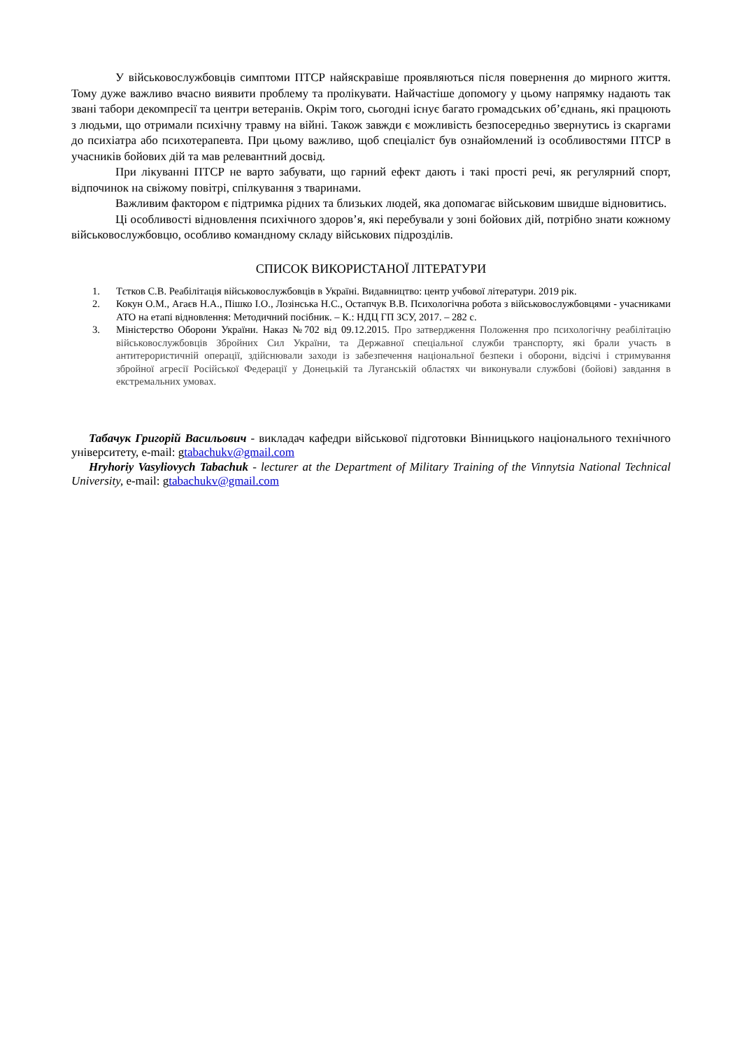У військовослужбовців симптоми ПТСР найяскравіше проявляються після повернення до мирного життя. Тому дуже важливо вчасно виявити проблему та пролікувати. Найчастіше допомогу у цьому напрямку надають так звані табори декомпресії та центри ветеранів. Окрім того, сьогодні існує багато громадських об’єднань, які працюють з людьми, що отримали психічну травму на війні. Також завжди є можливість безпосередньо звернутись із скаргами до психіатра або психотерапевта. При цьому важливо, щоб спеціаліст був ознайомлений із особливостями ПТСР в учасників бойових дій та мав релевантний досвід.
При лікуванні ПТСР не варто забувати, що гарний ефект дають і такі прості речі, як регулярний спорт, відпочинок на свіжому повітрі, спілкування з тваринами.
Важливим фактором є підтримка рідних та близьких людей, яка допомагає військовим швидше відновитись.
Ці особливості відновлення психічного здоров’я, які перебували у зоні бойових дій, потрібно знати кожному військовослужбовцю, особливо командному складу військових підрозділів.
СПИСОК ВИКОРИСТАНОЇ ЛІТЕРАТУРИ
1. Тєтков С.В. Реабілітація військовослужбовців в Україні. Видавництво: центр учбової літератури. 2019 рік.
2. Кокун О.М., Агаєв Н.А., Пішко І.О., Лозінська Н.С., Остапчук В.В. Психологічна робота з військовослужбовцями - учасниками АТО на етапі відновлення: Методичний посібник. – К.: НДЦ ГП ЗСУ, 2017. – 282 с.
3. Міністерство Оборони України. Наказ №702 від 09.12.2015. Про затвердження Положення про психологічну реабілітацію військовослужбовців Збройних Сил України, та Державної спеціальної служби транспорту, які брали участь в антитерористичній операції, здійснювали заходи із забезпечення національної безпеки і оборони, відсічі і стримування збройної агресії Російської Федерації у Донецькій та Луганській областях чи виконували службові (бойові) завдання в екстремальних умовах.
Табачук Григорій Васильович - викладач кафедри військової підготовки Вінницького національного технічного університету, e-mail: gtabachukv@gmail.com
Hryhoriy Vasyliovych Tabachuk - lecturer at the Department of Military Training of the Vinnytsia National Technical University, e-mail: gtabachukv@gmail.com